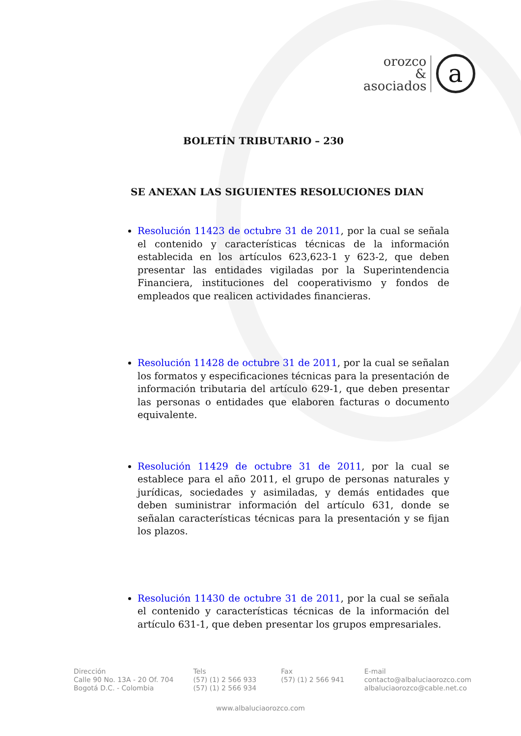orozco
&
asociados
a
BOLETÍN TRIBUTARIO – 230
SE ANEXAN LAS SIGUIENTES RESOLUCIONES DIAN
Resolución 11423 de octubre 31 de 2011, por la cual se señala el contenido y características técnicas de la información establecida en los artículos 623,623-1 y 623-2, que deben presentar las entidades vigiladas por la Superintendencia Financiera, instituciones del cooperativismo y fondos de empleados que realicen actividades financieras.
Resolución 11428 de octubre 31 de 2011, por la cual se señalan los formatos y especificaciones técnicas para la presentación de información tributaria del artículo 629-1, que deben presentar las personas o entidades que elaboren facturas o documento equivalente.
Resolución 11429 de octubre 31 de 2011, por la cual se establece para el año 2011, el grupo de personas naturales y jurídicas, sociedades y asimiladas, y demás entidades que deben suministrar información del artículo 631, donde se señalan características técnicas para la presentación y se fijan los plazos.
Resolución 11430 de octubre 31 de 2011, por la cual se señala el contenido y características técnicas de la información del artículo 631-1, que deben presentar los grupos empresariales.
Dirección
Calle 90 No. 13A - 20 Of. 704
Bogotá D.C. - Colombia
Tels
(57) (1) 2 566 933
(57) (1) 2 566 934
Fax
(57) (1) 2 566 941
E-mail
contacto@albaluciaorozco.com
albaluciaorozco@cable.net.co
www.albaluciaorozco.com